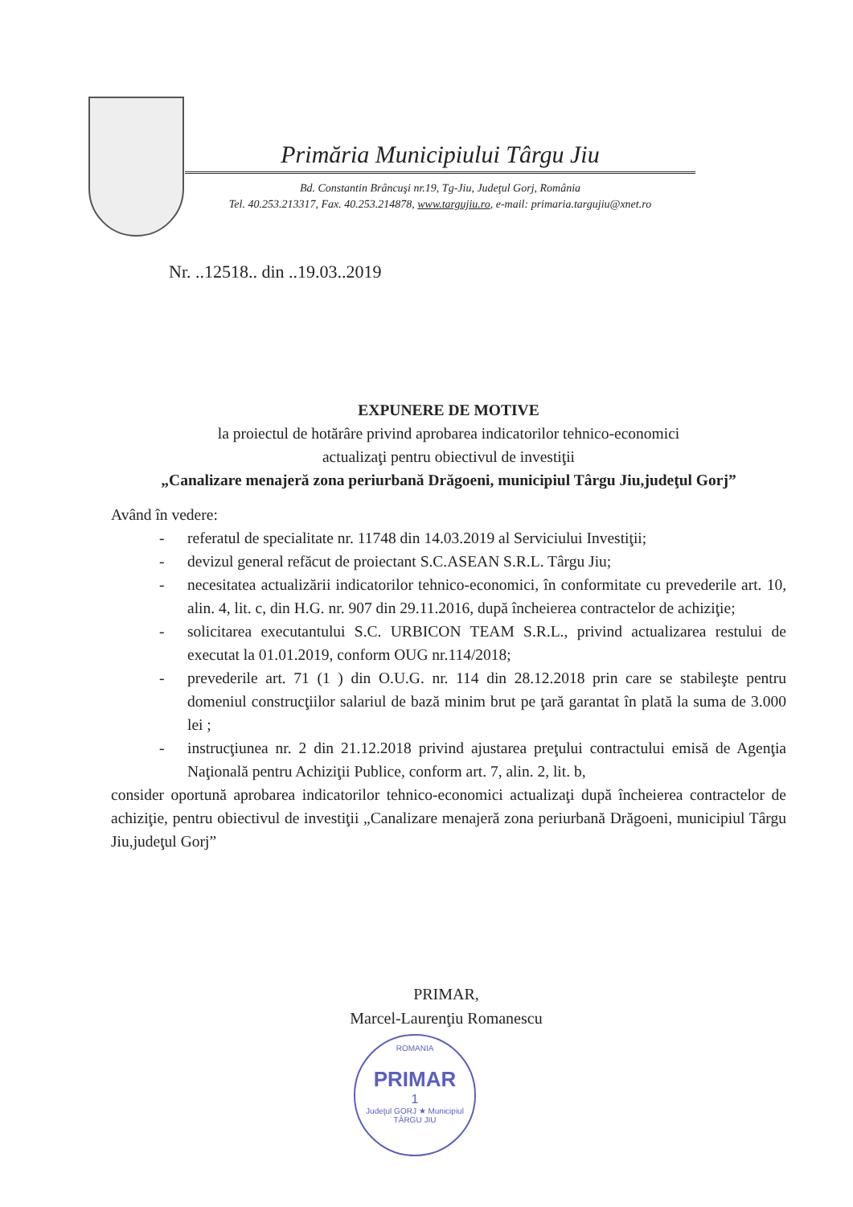Primăria Municipiului Târgu Jiu
Bd. Constantin Brâncuşi nr.19, Tg-Jiu, Judeţul Gorj, România
Tel. 40.253.213317, Fax. 40.253.214878, www.targujiu.ro, e-mail: primaria.targujiu@xnet.ro
Nr. ..12518.. din ..19.03..2019
EXPUNERE DE MOTIVE
la proiectul de hotărâre privind aprobarea indicatorilor tehnico-economici
actualizaţi pentru obiectivul de investiţii
„Canalizare menajeră zona periurbană Drăgoeni, municipiul Târgu Jiu,judeţul Gorj”
Având în vedere:
- referatul de specialitate nr. 11748 din 14.03.2019 al Serviciului Investiţii;
- devizul general refăcut de proiectant S.C.ASEAN S.R.L. Târgu Jiu;
- necesitatea actualizării indicatorilor tehnico-economici, în conformitate cu prevederile art. 10, alin. 4, lit. c, din H.G. nr. 907 din 29.11.2016, după încheierea contractelor de achiziţie;
- solicitarea executantului S.C. URBICON TEAM S.R.L., privind actualizarea restului de executat la 01.01.2019, conform OUG nr.114/2018;
- prevederile art. 71 (1 ) din O.U.G. nr. 114 din 28.12.2018 prin care se stabileşte pentru domeniul construcţiilor salariul de bază minim brut pe ţară garantat în plată la suma de 3.000 lei ;
- instrucţiunea nr. 2 din 21.12.2018 privind ajustarea preţului contractului emisă de Agenţia Naţională pentru Achiziţii Publice, conform art. 7, alin. 2, lit. b,
consider oportună aprobarea indicatorilor tehnico-economici actualizaţi după încheierea contractelor de achiziţie, pentru obiectivul de investiţii „Canalizare menajeră zona periurbană Drăgoeni, municipiul Târgu Jiu,judeţul Gorj”
PRIMAR,
Marcel-Laurenţiu Romanescu
ROMANIA
PRIMAR
1
Judeţul GORJ ★ Municipiul TÂRGU JIU